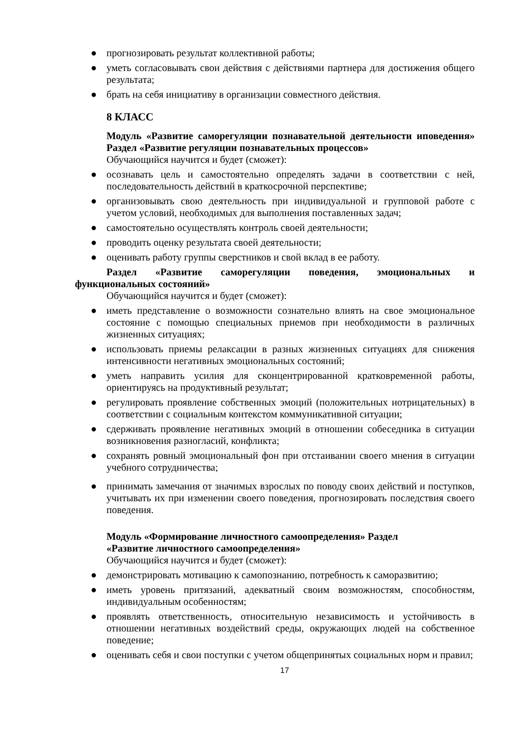● прогнозировать результат коллективной работы;
● уметь согласовывать свои действия с действиями партнера для достижения общего результата;
● брать на себя инициативу в организации совместного действия.
8 КЛАСС
Модуль «Развитие саморегуляции познавательной деятельности иповедения» Раздел «Развитие регуляции познавательных процессов»
Обучающийся научится и будет (сможет):
● осознавать цель и самостоятельно определять задачи в соответствии с ней, последовательность действий в краткосрочной перспективе;
● организовывать свою деятельность при индивидуальной и групповой работе с учетом условий, необходимых для выполнения поставленных задач;
● самостоятельно осуществлять контроль своей деятельности;
● проводить оценку результата своей деятельности;
● оценивать работу группы сверстников и свой вклад в ее работу.
Раздел «Развитие саморегуляции поведения, эмоциональных и функциональных состояний»
Обучающийся научится и будет (сможет):
● иметь представление о возможности сознательно влиять на свое эмоциональное состояние с помощью специальных приемов при необходимости в различных жизненных ситуациях;
● использовать приемы релаксации в разных жизненных ситуациях для снижения интенсивности негативных эмоциональных состояний;
● уметь направить усилия для сконцентрированной кратковременной работы, ориентируясь на продуктивный результат;
● регулировать проявление собственных эмоций (положительных иотрицательных) в соответствии с социальным контекстом коммуникативной ситуации;
● сдерживать проявление негативных эмоций в отношении собеседника в ситуации возникновения разногласий, конфликта;
● сохранять ровный эмоциональный фон при отстаивании своего мнения в ситуации учебного сотрудничества;
● принимать замечания от значимых взрослых по поводу своих действий и поступков, учитывать их при изменении своего поведения, прогнозировать последствия своего поведения.
Модуль «Формирование личностного самоопределения» Раздел
«Развитие личностного самоопределения»
Обучающийся научится и будет (сможет):
● демонстрировать мотивацию к самопознанию, потребность к саморазвитию;
● иметь уровень притязаний, адекватный своим возможностям, способностям, индивидуальным особенностям;
● проявлять ответственность, относительную независимость и устойчивость в отношении негативных воздействий среды, окружающих людей на собственное поведение;
● оценивать себя и свои поступки с учетом общепринятых социальных норм и правил;
17